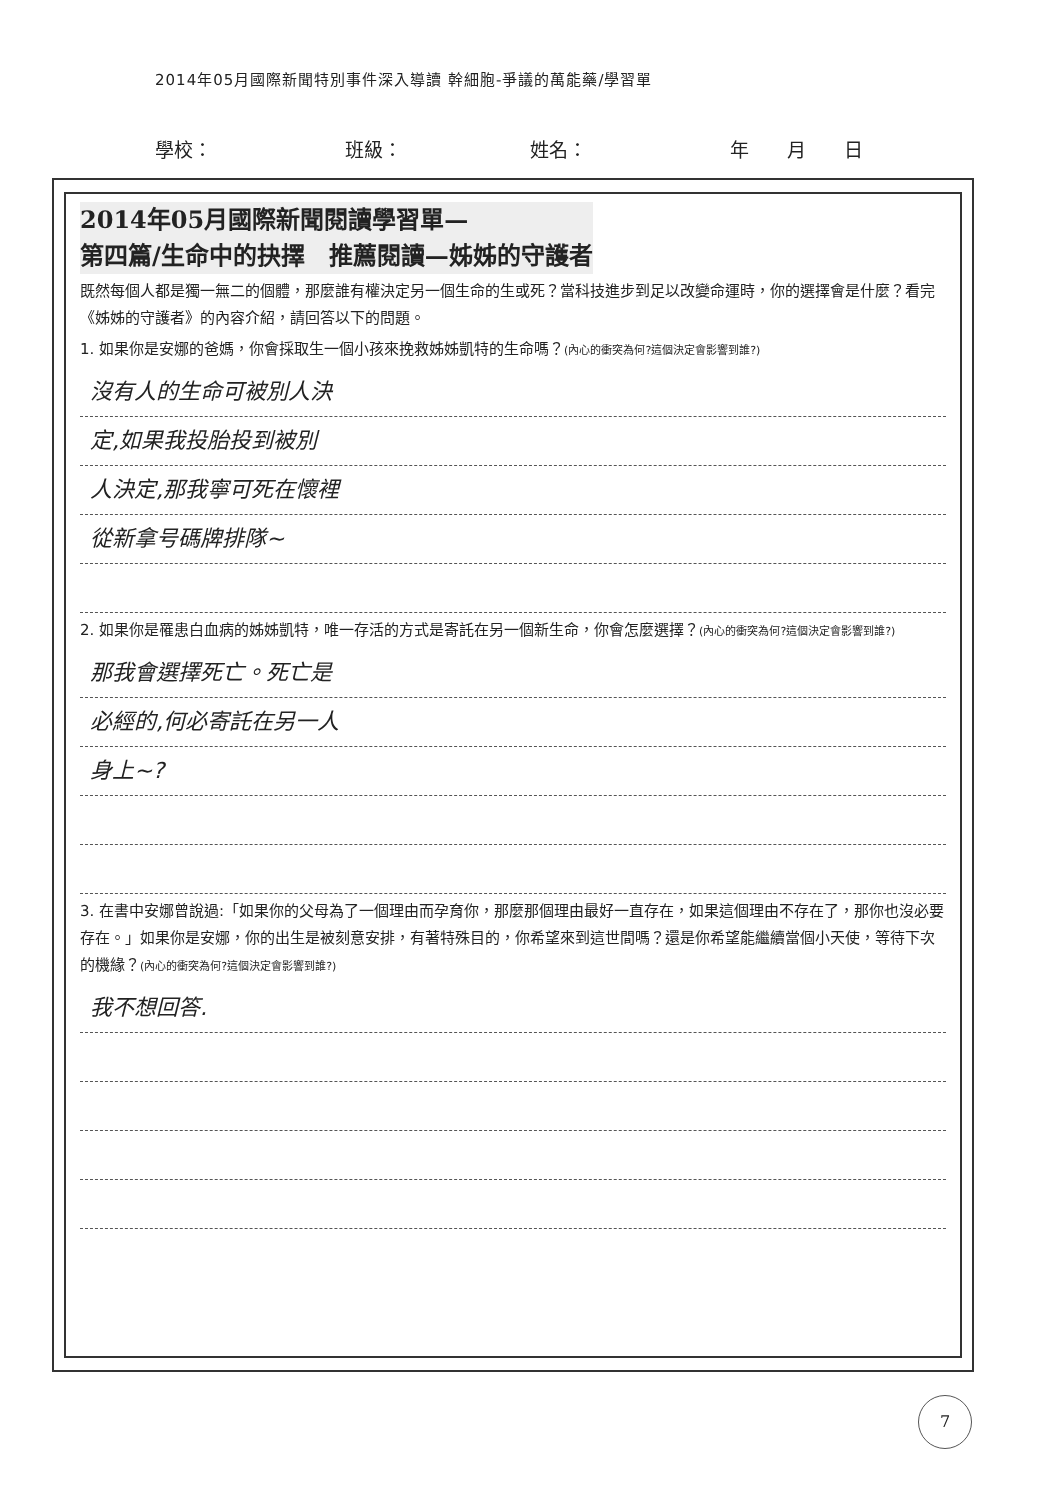2014年05月國際新聞特別事件深入導讀 幹細胞-爭議的萬能藥/學習單
學校： 班級： 姓名： 年　　月　　日
2014年05月國際新聞閱讀學習單—
第四篇/生命中的抉擇　推薦閱讀—姊姊的守護者
既然每個人都是獨一無二的個體，那麼誰有權決定另一個生命的生或死？當科技進步到足以改變命運時，你的選擇會是什麼？看完《姊姊的守護者》的內容介紹，請回答以下的問題。
1. 如果你是安娜的爸媽，你會採取生一個小孩來挽救姊姊凱特的生命嗎？(內心的衝突為何?這個決定會影響到誰?)
沒有人的生命可被別人決
定,如果我投胎投到被別
人決定,那我寧可死在懷裡
從新拿号碼牌排隊~
2. 如果你是罹患白血病的姊姊凱特，唯一存活的方式是寄託在另一個新生命，你會怎麼選擇？(內心的衝突為何?這個決定會影響到誰?)
那我會選擇死亡。死亡是
必經的,何必寄託在另一人
身上~?
3. 在書中安娜曾說過:「如果你的父母為了一個理由而孕育你，那麼那個理由最好一直存在，如果這個理由不存在了，那你也沒必要存在。」如果你是安娜，你的出生是被刻意安排，有著特殊目的，你希望來到這世間嗎？還是你希望能繼續當個小天使，等待下次的機緣？(內心的衝突為何?這個決定會影響到誰?)
我不想回答.
7